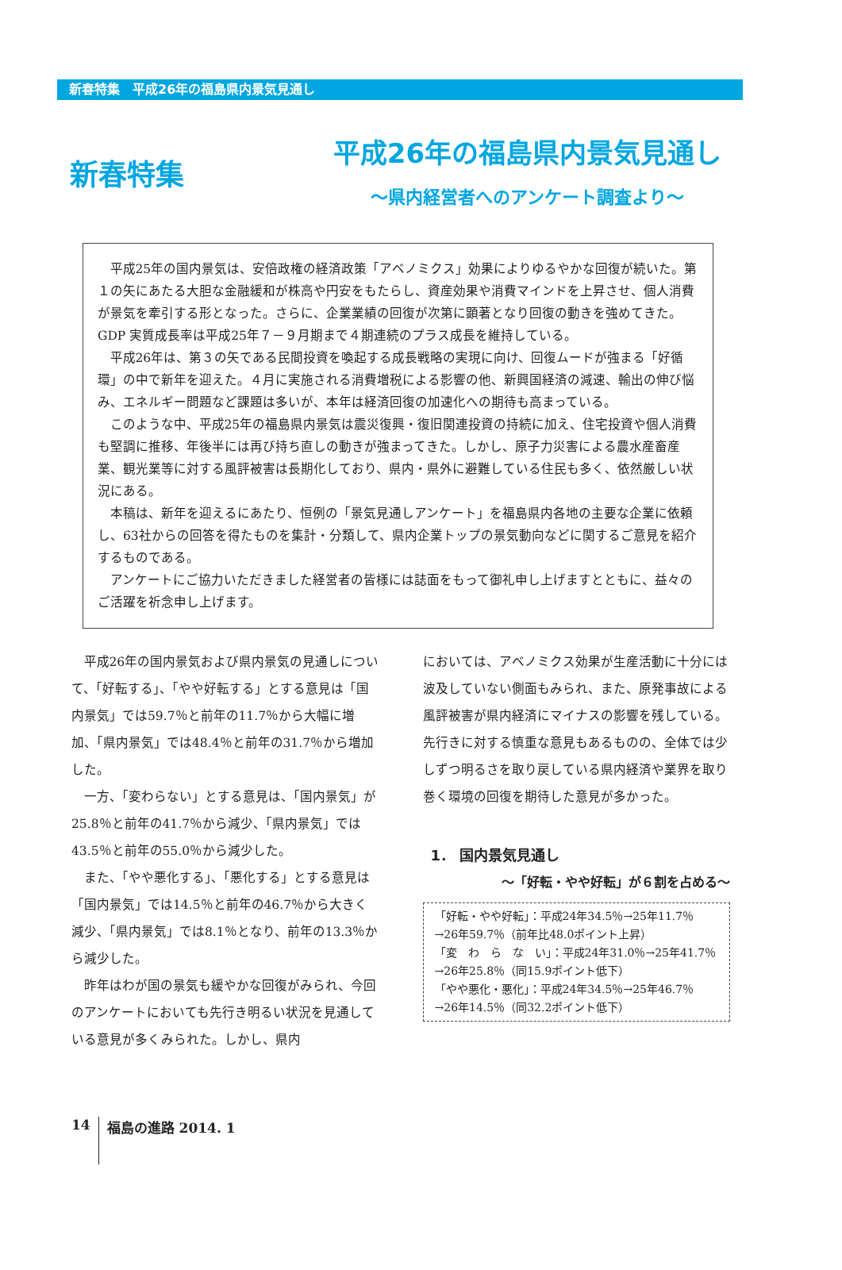新春特集　平成26年の福島県内景気見通し
新春特集
平成26年の福島県内景気見通し
～県内経営者へのアンケート調査より～
平成25年の国内景気は、安倍政権の経済政策「アベノミクス」効果によりゆるやかな回復が続いた。第１の矢にあたる大胆な金融緩和が株高や円安をもたらし、資産効果や消費マインドを上昇させ、個人消費が景気を牽引する形となった。さらに、企業業績の回復が次第に顕著となり回復の動きを強めてきた。GDP 実質成長率は平成25年７－９月期まで４期連続のプラス成長を維持している。
平成26年は、第３の矢である民間投資を喚起する成長戦略の実現に向け、回復ムードが強まる「好循環」の中で新年を迎えた。４月に実施される消費増税による影響の他、新興国経済の減速、輸出の伸び悩み、エネルギー問題など課題は多いが、本年は経済回復の加速化への期待も高まっている。
このような中、平成25年の福島県内景気は震災復興・復旧関連投資の持続に加え、住宅投資や個人消費も堅調に推移、年後半には再び持ち直しの動きが強まってきた。しかし、原子力災害による農水産畜産業、観光業等に対する風評被害は長期化しており、県内・県外に避難している住民も多く、依然厳しい状況にある。
本稿は、新年を迎えるにあたり、恒例の「景気見通しアンケート」を福島県内各地の主要な企業に依頼し、63社からの回答を得たものを集計・分類して、県内企業トップの景気動向などに関するご意見を紹介するものである。
アンケートにご協力いただきました経営者の皆様には誌面をもって御礼申し上げますとともに、益々のご活躍を祈念申し上げます。
平成26年の国内景気および県内景気の見通しについて、「好転する」、「やや好転する」とする意見は「国内景気」では59.7％と前年の11.7％から大幅に増加、「県内景気」では48.4％と前年の31.7％から増加した。
一方、「変わらない」とする意見は、「国内景気」が25.8％と前年の41.7％から減少、「県内景気」では43.5％と前年の55.0％から減少した。
また、「やや悪化する」、「悪化する」とする意見は「国内景気」では14.5％と前年の46.7％から大きく減少、「県内景気」では8.1％となり、前年の13.3％から減少した。
昨年はわが国の景気も緩やかな回復がみられ、今回のアンケートにおいても先行き明るい状況を見通している意見が多くみられた。しかし、県内
においては、アベノミクス効果が生産活動に十分には波及していない側面もみられ、また、原発事故による風評被害が県内経済にマイナスの影響を残している。先行きに対する慎重な意見もあるものの、全体では少しずつ明るさを取り戻している県内経済や業界を取り巻く環境の回復を期待した意見が多かった。
1． 国内景気見通し
～「好転・やや好転」が６割を占める～
「好転・やや好転」：平成24年34.5％→25年11.7％
→26年59.7％（前年比48.0ポイント上昇）
「変　わ　ら　な　い」：平成24年31.0％→25年41.7％
→26年25.8％（同15.9ポイント低下）
「やや悪化・悪化」：平成24年34.5％→25年46.7％
→26年14.5％（同32.2ポイント低下）
14 福島の進路 2014. 1